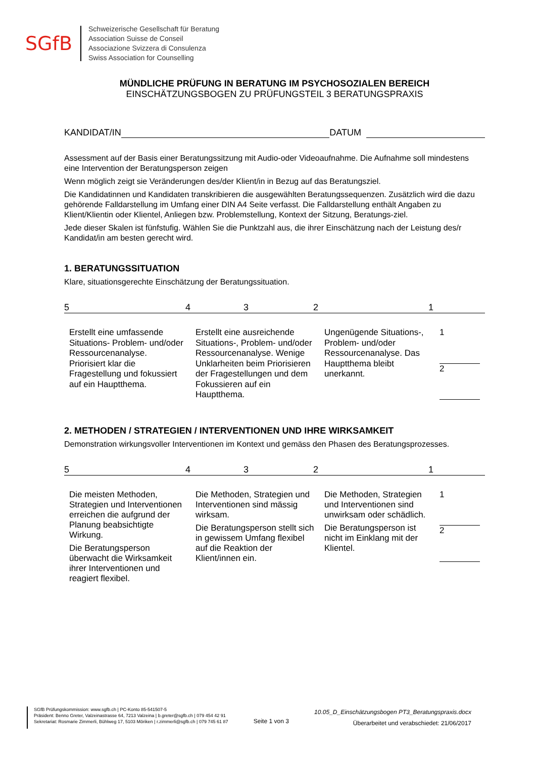SGfB
Schweizerische Gesellschaft für Beratung
Association Suisse de Conseil
Associazione Svizzera di Consulenza
Swiss Association for Counselling
MÜNDLICHE PRÜFUNG IN BERATUNG IM PSYCHOSOZIALEN BEREICH
EINSCHÄTZUNGSBOGEN ZU PRÜFUNGSTEIL 3 BERATUNGSPRAXIS
KANDIDAT/IN DATUM
Assessment auf der Basis einer Beratungssitzung mit Audio-oder Videoaufnahme. Die Aufnahme soll mindestens eine Intervention der Beratungsperson zeigen
Wenn möglich zeigt sie Veränderungen des/der Klient/in in Bezug auf das Beratungsziel.
Die Kandidatinnen und Kandidaten transkribieren die ausgewählten Beratungssequenzen. Zusätzlich wird die dazu gehörende Falldarstellung im Umfang einer DIN A4 Seite verfasst. Die Falldarstellung enthält Angaben zu Klient/Klientin oder Klientel, Anliegen bzw. Problemstellung, Kontext der Sitzung, Beratungs-ziel.
Jede dieser Skalen ist fünfstufig. Wählen Sie die Punktzahl aus, die ihrer Einschätzung nach der Leistung des/r Kandidat/in am besten gerecht wird.
1. BERATUNGSSITUATION
Klare, situationsgerechte Einschätzung der Beratungssituation.
54321
| Erstellt eine umfassende Situations- Problem- und/oder Ressourcenanalyse. Priorisiert klar die Fragestellung und fokussiert auf ein Hauptthema. | Erstellt eine ausreichende Situations-, Problem- und/oder Ressourcenanalyse. Wenige Unklarheiten beim Priorisieren der Fragestellungen und dem Fokussieren auf ein Hauptthema. | Ungenügende Situations-, Problem- und/oder Ressourcenanalyse. Das Hauptthema bleibt unerkannt. | 1 2 |
2. METHODEN / STRATEGIEN / INTERVENTIONEN UND IHRE WIRKSAMKEIT
Demonstration wirkungsvoller Interventionen im Kontext und gemäss den Phasen des Beratungsprozesses.
54321
| Die meisten Methoden, Strategien und Interventionen erreichen die aufgrund der Planung beabsichtigte Wirkung. Die Beratungsperson überwacht die Wirksamkeit ihrer Interventionen und reagiert flexibel. | Die Methoden, Strategien und Interventionen sind mässig wirksam. Die Beratungsperson stellt sich in gewissem Umfang flexibel auf die Reaktion der Klient/innen ein. | Die Methoden, Strategien und Interventionen sind unwirksam oder schädlich. Die Beratungsperson ist nicht im Einklang mit der Klientel. | 1 2 |
SGfB Prüfungskommission: www.sgfb.ch | PC-Konto 85-541507-5
Präsident: Benno Greter, Valzeinastrasse 64, 7213 Valzeina | b.greter@sgfb.ch | 079 454 42 91
Sekretariat: Rosmarie Zimmerli, Bühlweg 17, 5103 Möriken | r.zimmerli@sgfb.ch | 079 745 61 87
Seite 1 von 3
10.05_D_Einschätzungsbogen PT3_Beratungspraxis.docx
Überarbeitet und verabschiedet: 21/06/2017